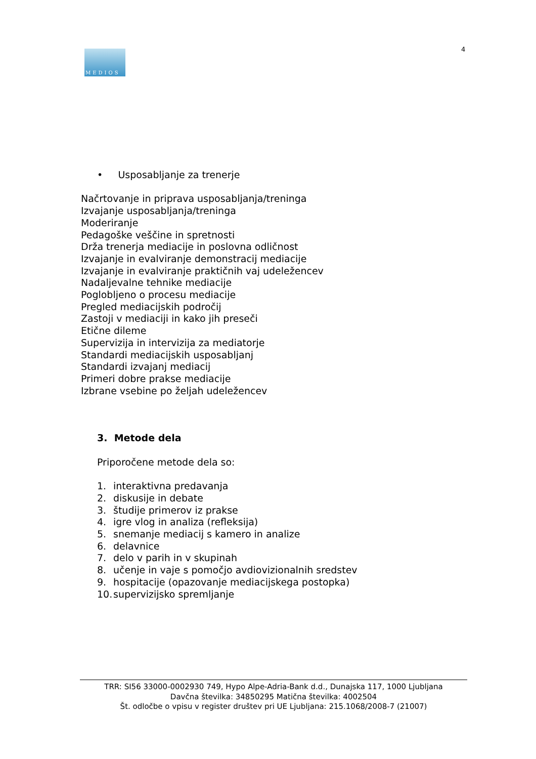4
MEDIOS
• Usposabljanje za trenerje
Načrtovanje in priprava usposabljanja/treninga
Izvajanje usposabljanja/treninga
Moderiranje
Pedagoške veščine in spretnosti
Drža trenerja mediacije in poslovna odličnost
Izvajanje in evalviranje demonstracij mediacije
Izvajanje in evalviranje praktičnih vaj udeležencev
Nadaljevalne tehnike mediacije
Poglobljeno o procesu mediacije
Pregled mediacijskih področij
Zastoji v mediaciji in kako jih preseči
Etične dileme
Supervizija in intervizija za mediatorje
Standardi mediacijskih usposabljanj
Standardi izvajanj mediacij
Primeri dobre prakse mediacije
Izbrane vsebine po željah udeležencev
3. Metode dela
Priporočene metode dela so:
1. interaktivna predavanja
2. diskusije in debate
3. študije primerov iz prakse
4. igre vlog in analiza (refleksija)
5. snemanje mediacij s kamero in analize
6. delavnice
7. delo v parih in v skupinah
8. učenje in vaje s pomočjo avdiovizionalnih sredstev
9. hospitacije (opazovanje mediacijskega postopka)
10. supervizijsko spremljanje
TRR: SI56 33000-0002930 749, Hypo Alpe-Adria-Bank d.d., Dunajska 117, 1000 Ljubljana
Davčna številka: 34850295 Matična številka: 4002504
Št. odločbe o vpisu v register društev pri UE Ljubljana: 215.1068/2008-7 (21007)